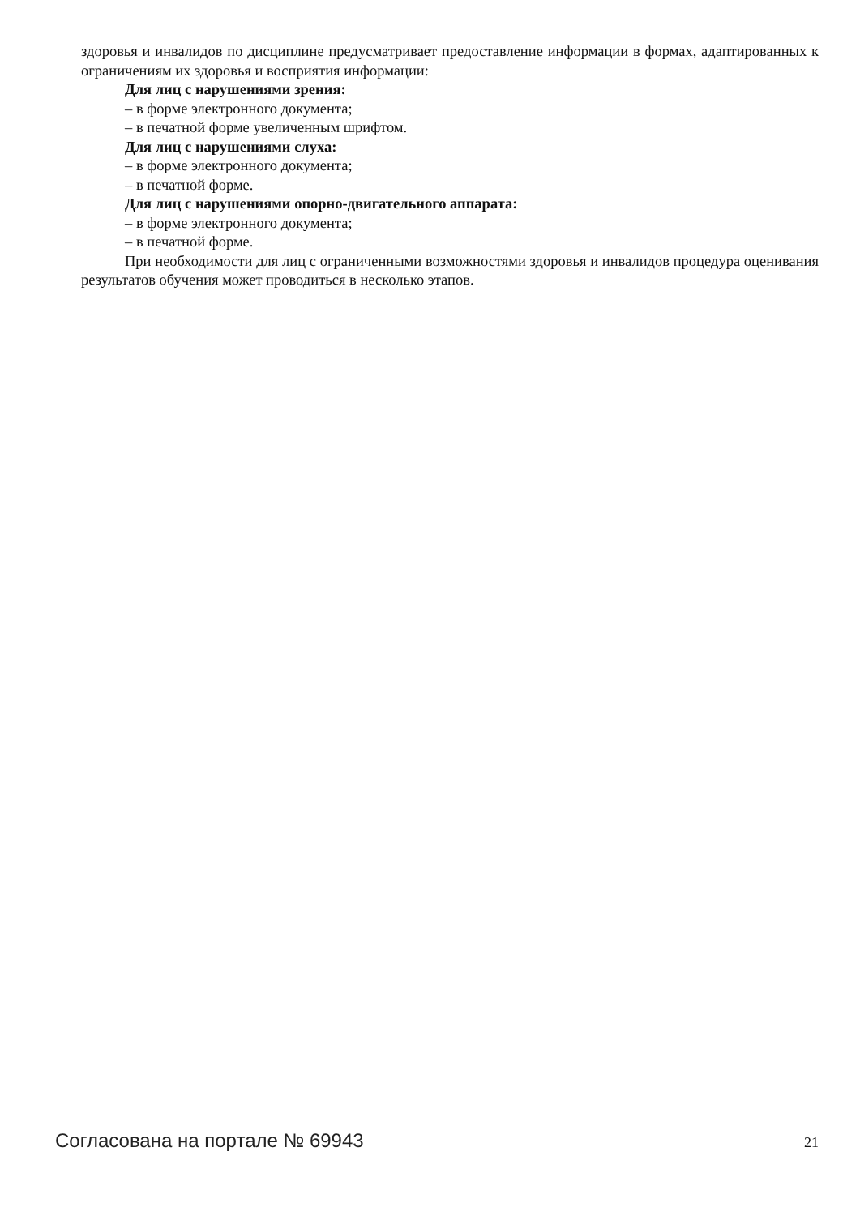здоровья и инвалидов по дисциплине предусматривает предоставление информации в формах, адаптированных к ограничениям их здоровья и восприятия информации:
Для лиц с нарушениями зрения:
– в форме электронного документа;
– в печатной форме увеличенным шрифтом.
Для лиц с нарушениями слуха:
– в форме электронного документа;
– в печатной форме.
Для лиц с нарушениями опорно-двигательного аппарата:
– в форме электронного документа;
– в печатной форме.
При необходимости для лиц с ограниченными возможностями здоровья и инвалидов процедура оценивания результатов обучения может проводиться в несколько этапов.
Согласована на портале № 69943 21